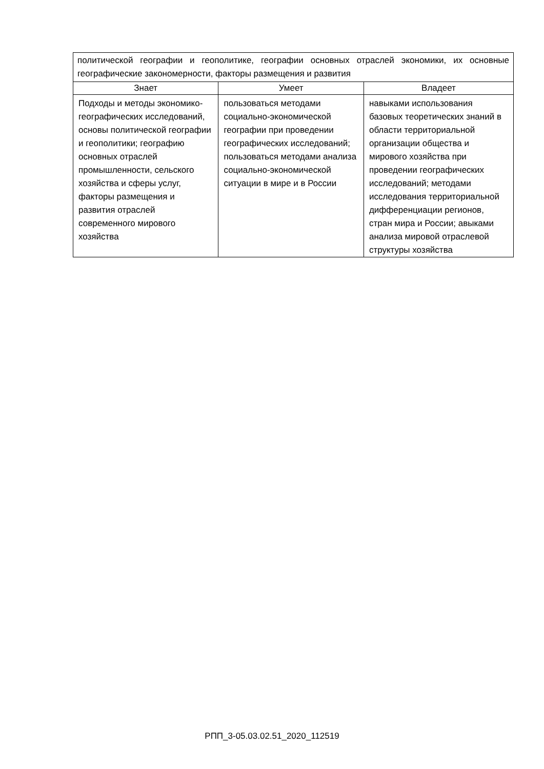| политической географии и геополитике, географии основных отраслей экономики, их основные географические закономерности, факторы размещения и развития | | |
| Знает | Умеет | Владеет |
| Подходы и методы экономико-географических исследований, основы политической географии и геополитики; географию основных отраслей промышленности, сельского хозяйства и сферы услуг, факторы размещения и развития отраслей современного мирового хозяйства | пользоваться методами социально-экономической географии при проведении географических исследований; пользоваться методами анализа социально-экономической ситуации в мире и в России | навыками использования базовых теоретических знаний в области территориальной организации общества и мирового хозяйства при проведении географических исследований; методами исследования территориальной дифференциации регионов, стран мира и России; авыками анализа мировой отраслевой структуры хозяйства |
РПП_3-05.03.02.51_2020_112519